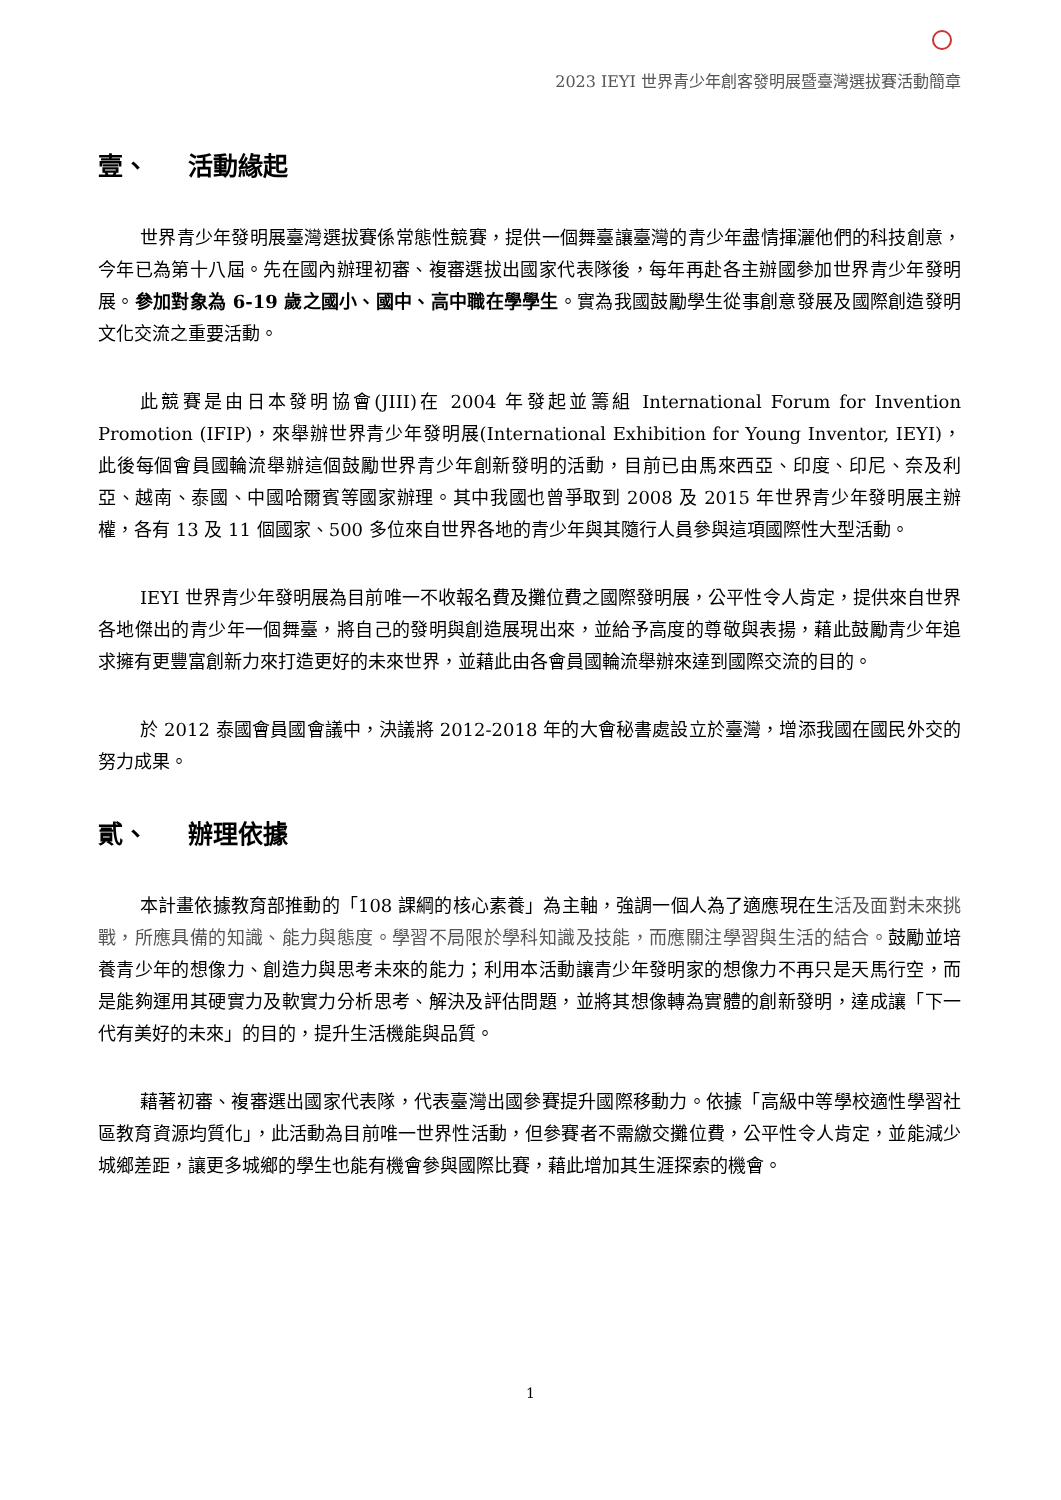2023 IEYI 世界青少年創客發明展暨臺灣選拔賽活動簡章
壹、 活動緣起
世界青少年發明展臺灣選拔賽係常態性競賽，提供一個舞臺讓臺灣的青少年盡情揮灑他們的科技創意，今年已為第十八屆。先在國內辦理初審、複審選拔出國家代表隊後，每年再赴各主辦國參加世界青少年發明展。參加對象為 6-19 歲之國小、國中、高中職在學學生。實為我國鼓勵學生從事創意發展及國際創造發明文化交流之重要活動。
此競賽是由日本發明協會(JIII)在 2004 年發起並籌組 International Forum for Invention Promotion (IFIP)，來舉辦世界青少年發明展(International Exhibition for Young Inventor, IEYI)，此後每個會員國輪流舉辦這個鼓勵世界青少年創新發明的活動，目前已由馬來西亞、印度、印尼、奈及利亞、越南、泰國、中國哈爾賓等國家辦理。其中我國也曾爭取到 2008 及 2015 年世界青少年發明展主辦權，各有 13 及 11 個國家、500 多位來自世界各地的青少年與其隨行人員參與這項國際性大型活動。
IEYI 世界青少年發明展為目前唯一不收報名費及攤位費之國際發明展，公平性令人肯定，提供來自世界各地傑出的青少年一個舞臺，將自己的發明與創造展現出來，並給予高度的尊敬與表揚，藉此鼓勵青少年追求擁有更豐富創新力來打造更好的未來世界，並藉此由各會員國輪流舉辦來達到國際交流的目的。
於 2012 泰國會員國會議中，決議將 2012-2018 年的大會秘書處設立於臺灣，增添我國在國民外交的努力成果。
貳、 辦理依據
本計畫依據教育部推動的「108 課綱的核心素養」為主軸，強調一個人為了適應現在生活及面對未來挑戰，所應具備的知識、能力與態度。學習不局限於學科知識及技能，而應關注學習與生活的結合。鼓勵並培養青少年的想像力、創造力與思考未來的能力；利用本活動讓青少年發明家的想像力不再只是天馬行空，而是能夠運用其硬實力及軟實力分析思考、解決及評估問題，並將其想像轉為實體的創新發明，達成讓「下一代有美好的未來」的目的，提升生活機能與品質。
藉著初審、複審選出國家代表隊，代表臺灣出國參賽提升國際移動力。依據「高級中等學校適性學習社區教育資源均質化」，此活動為目前唯一世界性活動，但參賽者不需繳交攤位費，公平性令人肯定，並能減少城鄉差距，讓更多城鄉的學生也能有機會參與國際比賽，藉此增加其生涯探索的機會。
1